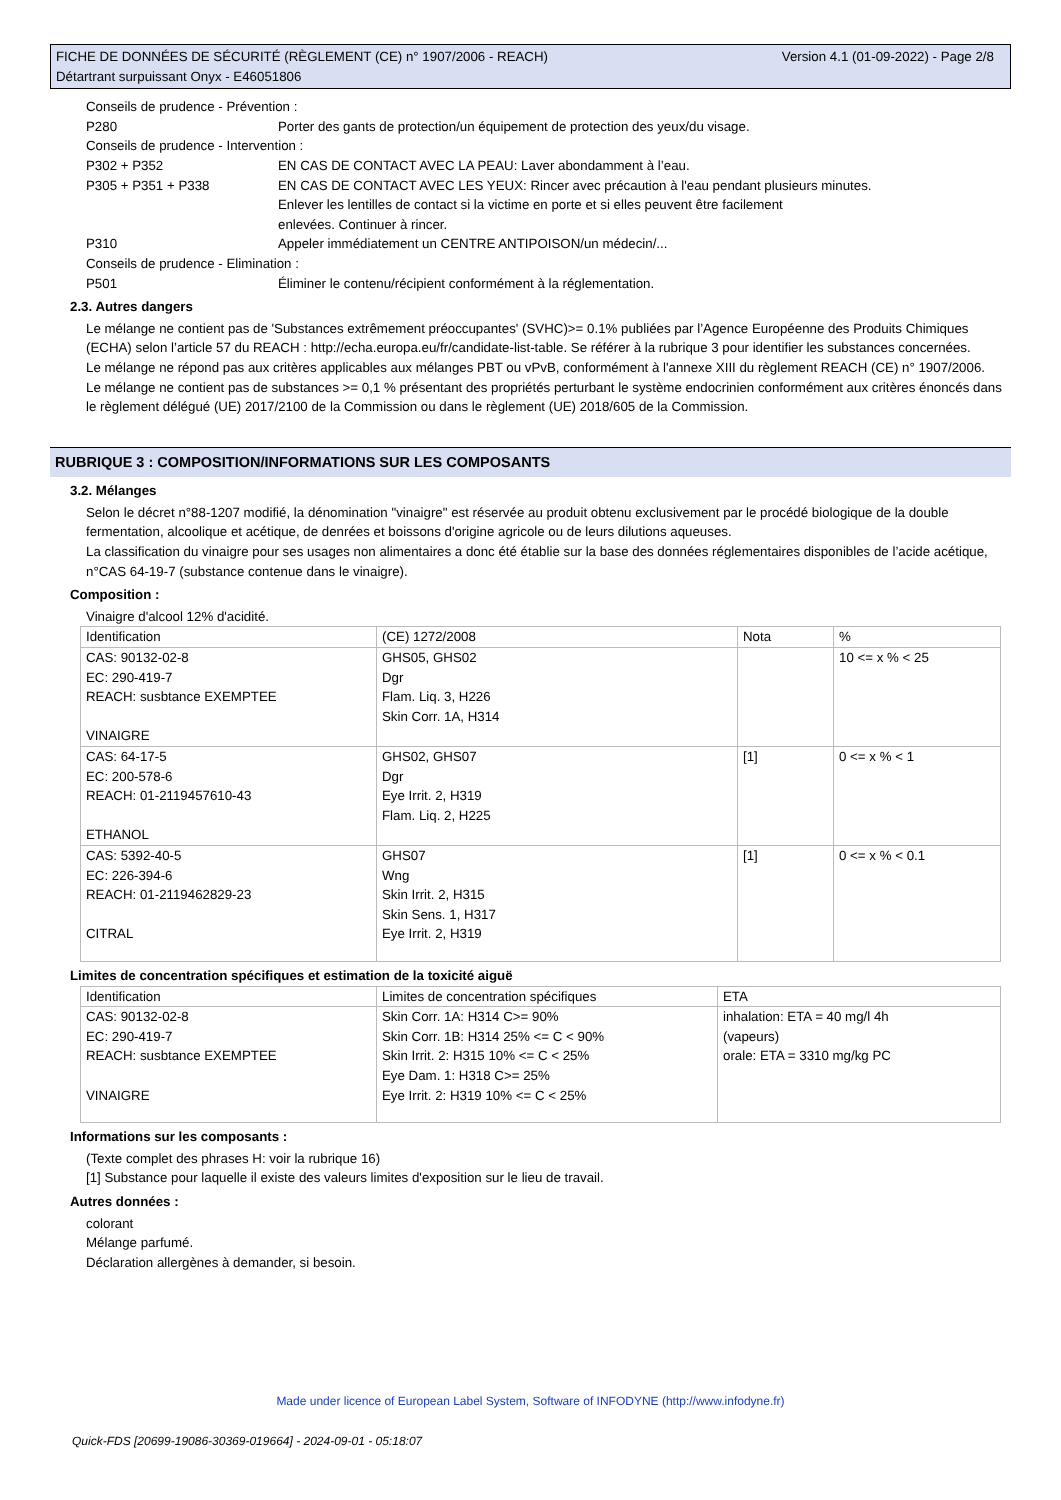FICHE DE DONNÉES DE SÉCURITÉ (RÈGLEMENT (CE) n° 1907/2006 - REACH)
Détartrant surpuissant Onyx - E46051806
Version 4.1 (01-09-2022) - Page 2/8
Conseils de prudence - Prévention :
P280 Porter des gants de protection/un équipement de protection des yeux/du visage.
Conseils de prudence - Intervention :
P302 + P352 EN CAS DE CONTACT AVEC LA PEAU: Laver abondamment à l’eau.
P305 + P351 + P338 EN CAS DE CONTACT AVEC LES YEUX: Rincer avec précaution à l'eau pendant plusieurs minutes.
Enlever les lentilles de contact si la victime en porte et si elles peuvent être facilement
enlevées. Continuer à rincer.
P310 Appeler immédiatement un CENTRE ANTIPOISON/un médecin/...
Conseils de prudence - Elimination :
P501 Éliminer le contenu/récipient conformément à la réglementation.
2.3. Autres dangers
Le mélange ne contient pas de 'Substances extrêmement préoccupantes' (SVHC)>= 0.1% publiées par l’Agence Européenne des Produits Chimiques (ECHA) selon l’article 57 du REACH : http://echa.europa.eu/fr/candidate-list-table. Se référer à la rubrique 3 pour identifier les substances concernées.
Le mélange ne répond pas aux critères applicables aux mélanges PBT ou vPvB, conformément à l'annexe XIII du règlement REACH (CE) n° 1907/2006.
Le mélange ne contient pas de substances >= 0,1 % présentant des propriétés perturbant le système endocrinien conformément aux critères énoncés dans le règlement délégué (UE) 2017/2100 de la Commission ou dans le règlement (UE) 2018/605 de la Commission.
RUBRIQUE 3 : COMPOSITION/INFORMATIONS SUR LES COMPOSANTS
3.2. Mélanges
Selon le décret n°88-1207 modifié, la dénomination "vinaigre" est réservée au produit obtenu exclusivement par le procédé biologique de la double fermentation, alcoolique et acétique, de denrées et boissons d'origine agricole ou de leurs dilutions aqueuses.
La classification du vinaigre pour ses usages non alimentaires a donc été établie sur la base des données réglementaires disponibles de l’acide acétique, n°CAS 64-19-7 (substance contenue dans le vinaigre).
Composition :
Vinaigre d'alcool 12% d'acidité.
| Identification | (CE) 1272/2008 | Nota | % |
| CAS: 90132-02-8 EC: 290-419-7 REACH: susbtance EXEMPTEE VINAIGRE | GHS05, GHS02 Dgr Flam. Liq. 3, H226 Skin Corr. 1A, H314 | | 10 <= x % < 25 |
| CAS: 64-17-5 EC: 200-578-6 REACH: 01-2119457610-43 ETHANOL | GHS02, GHS07 Dgr Eye Irrit. 2, H319 Flam. Liq. 2, H225 | [1] | 0 <= x % < 1 |
| CAS: 5392-40-5 EC: 226-394-6 REACH: 01-2119462829-23 CITRAL | GHS07 Wng Skin Irrit. 2, H315 Skin Sens. 1, H317 Eye Irrit. 2, H319 | [1] | 0 <= x % < 0.1 |
Limites de concentration spécifiques et estimation de la toxicité aiguë
| Identification | Limites de concentration spécifiques | ETA |
| CAS: 90132-02-8 EC: 290-419-7 REACH: susbtance EXEMPTEE VINAIGRE | Skin Corr. 1A: H314 C>= 90% Skin Corr. 1B: H314 25% <= C < 90% Skin Irrit. 2: H315 10% <= C < 25% Eye Dam. 1: H318 C>= 25% Eye Irrit. 2: H319 10% <= C < 25% | inhalation: ETA = 40 mg/l 4h (vapeurs) orale: ETA = 3310 mg/kg PC |
Informations sur les composants :
(Texte complet des phrases H: voir la rubrique 16)
[1] Substance pour laquelle il existe des valeurs limites d'exposition sur le lieu de travail.
Autres données :
colorant
Mélange parfumé.
Déclaration allergènes à demander, si besoin.
Made under licence of European Label System, Software of INFODYNE (http://www.infodyne.fr)
Quick-FDS [20699-19086-30369-019664] - 2024-09-01 - 05:18:07